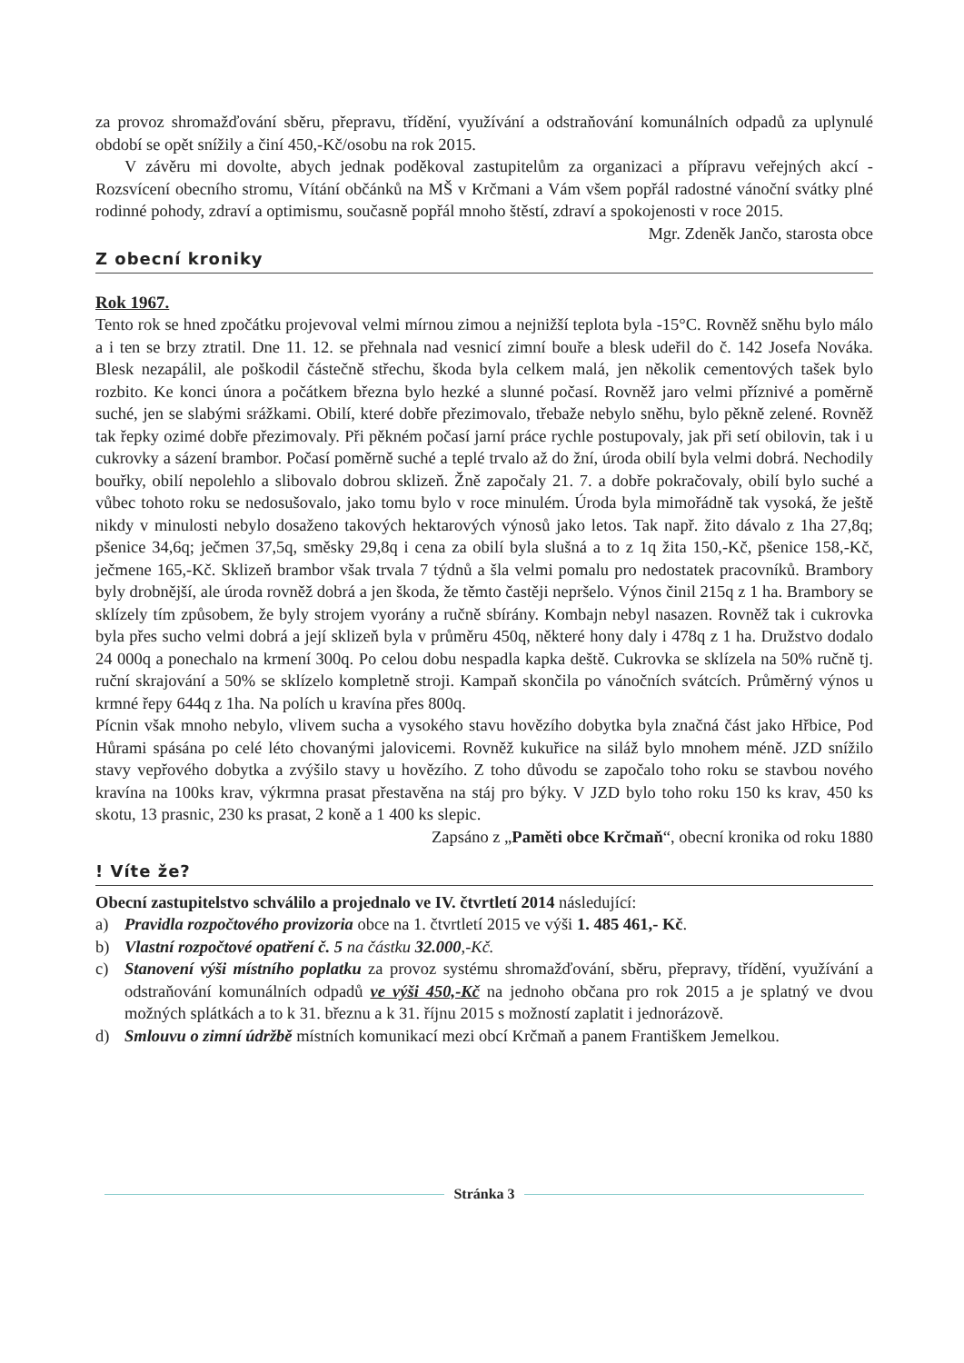za provoz shromažďování sběru, přepravu, třídění, využívání a odstraňování komunálních odpadů za uplynulé období se opět snížily a činí 450,-Kč/osobu na rok 2015.
V závěru mi dovolte, abych jednak poděkoval zastupitelům za organizaci a přípravu veřejných akcí - Rozsvícení obecního stromu, Vítání občánků na MŠ v Krčmani a Vám všem popřál radostné vánoční svátky plné rodinné pohody, zdraví a optimismu, současně popřál mnoho štěstí, zdraví a spokojenosti v roce 2015.
Mgr. Zdeněk Jančo, starosta obce
Z obecní kroniky
Rok 1967.
Tento rok se hned zpočátku projevoval velmi mírnou zimou a nejnižší teplota byla -15°C. Rovněž sněhu bylo málo a i ten se brzy ztratil. Dne 11. 12. se přehnala nad vesnicí zimní bouře a blesk udeřil do č. 142 Josefa Nováka. Blesk nezapálil, ale poškodil částečně střechu, škoda byla celkem malá, jen několik cementových tašek bylo rozbito. Ke konci února a počátkem března bylo hezké a slunné počasí. Rovněž jaro velmi příznivé a poměrně suché, jen se slabými srážkami. Obilí, které dobře přezimovalo, třebaže nebylo sněhu, bylo pěkně zelené. Rovněž tak řepky ozimé dobře přezimovaly. Při pěkném počasí jarní práce rychle postupovaly, jak při setí obilovin, tak i u cukrovky a sázení brambor. Počasí poměrně suché a teplé trvalo až do žní, úroda obilí byla velmi dobrá. Nechodily bouřky, obilí nepolehlo a slibovalo dobrou sklizeň. Žně započaly 21. 7. a dobře pokračovaly, obilí bylo suché a vůbec tohoto roku se nedosušovalo, jako tomu bylo v roce minulém. Úroda byla mimořádně tak vysoká, že ještě nikdy v minulosti nebylo dosaženo takových hektarových výnosů jako letos. Tak např. žito dávalo z 1ha 27,8q; pšenice 34,6q; ječmen 37,5q, směsky 29,8q i cena za obilí byla slušná a to z 1q žita 150,-Kč, pšenice 158,-Kč, ječmene 165,-Kč. Sklizeň brambor však trvala 7 týdnů a šla velmi pomalu pro nedostatek pracovníků. Brambory byly drobnější, ale úroda rovněž dobrá a jen škoda, že těmto častěji nepršelo. Výnos činil 215q z 1 ha. Brambory se sklízely tím způsobem, že byly strojem vyorány a ručně sbírány. Kombajn nebyl nasazen. Rovněž tak i cukrovka byla přes sucho velmi dobrá a její sklizeň byla v průměru 450q, některé hony daly i 478q z 1 ha. Družstvo dodalo 24 000q a ponechalo na krmení 300q. Po celou dobu nespadla kapka deště. Cukrovka se sklízela na 50% ručně tj. ruční skrajování a 50% se sklízelo kompletně stroji. Kampaň skončila po vánočních svátcích. Průměrný výnos u krmné řepy 644q z 1ha. Na polích u kravína přes 800q.
Pícnin však mnoho nebylo, vlivem sucha a vysokého stavu hovězího dobytka byla značná část jako Hřbice, Pod Hůrami spásána po celé léto chovanými jalovicemi. Rovněž kukuřice na siláž bylo mnohem méně. JZD snížilo stavy vepřového dobytka a zvýšilo stavy u hovězího. Z toho důvodu se započalo toho roku se stavbou nového kravína na 100ks krav, výkrmna prasat přestavěna na stáj pro býky. V JZD bylo toho roku 150 ks krav, 450 ks skotu, 13 prasnic, 230 ks prasat, 2 koně a 1 400 ks slepic.
Zapsáno z „Paměti obce Krčmaň“, obecní kronika od roku 1880
! Víte že?
Obecní zastupitelstvo schválilo a projednalo ve IV. čtvrtletí 2014 následující:
a) Pravidla rozpočtového provizoria obce na 1. čtvrtletí 2015 ve výši 1. 485 461,- Kč.
b) Vlastní rozpočtové opatření č. 5 na částku 32.000,-Kč.
c) Stanovení výši místního poplatku za provoz systému shromažďování, sběru, přepravy, třídění, využívání a odstraňování komunálních odpadů ve výši 450,-Kč na jednoho občana pro rok 2015 a je splatný ve dvou možných splátkách a to k 31. březnu a k 31. říjnu 2015 s možností zaplatit i jednorázově.
d) Smlouvu o zimní údržbě místních komunikací mezi obcí Krčmaň a panem Františkem Jemelkou.
Stránka 3